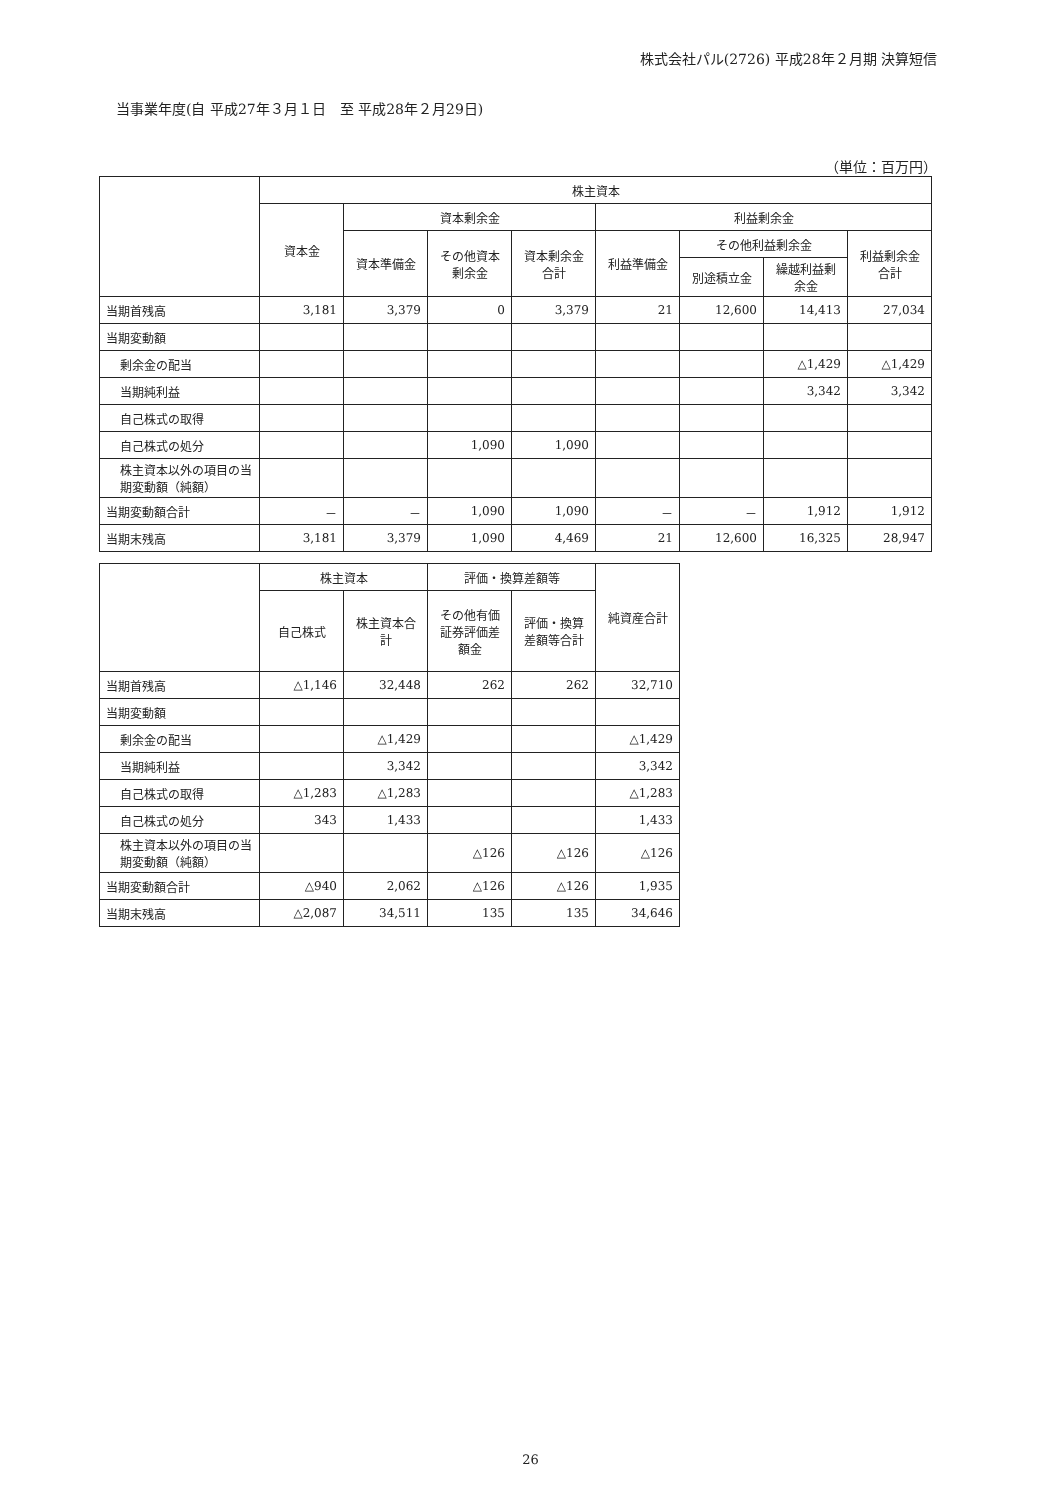株式会社パル(2726) 平成28年２月期 決算短信
当事業年度(自 平成27年３月１日　至 平成28年２月29日)
（単位：百万円）
| | 株主資本 | | | | | | | |
| --- | --- | --- | --- | --- | --- | --- | --- | --- |
| | 資本金 | 資本剰余金 | | | 利益剰余金 | | | |
| | | 資本準備金 | その他資本剰余金 | 資本剰余金合計 | 利益準備金 | その他利益剰余金 | | 利益剰余金合計 |
| | | | | | | 別途積立金 | 繰越利益剰余金 | |
| 当期首残高 | 3,181 | 3,379 | 0 | 3,379 | 21 | 12,600 | 14,413 | 27,034 |
| 当期変動額 | | | | | | | | |
| 剰余金の配当 | | | | | | | △1,429 | △1,429 |
| 当期純利益 | | | | | | | 3,342 | 3,342 |
| 自己株式の取得 | | | | | | | | |
| 自己株式の処分 | | | 1,090 | 1,090 | | | | |
| 株主資本以外の項目の当期変動額（純額） | | | | | | | | |
| 当期変動額合計 | － | － | 1,090 | 1,090 | － | － | 1,912 | 1,912 |
| 当期末残高 | 3,181 | 3,379 | 1,090 | 4,469 | 21 | 12,600 | 16,325 | 28,947 |
| | 株主資本 | | 評価・換算差額等 | | 純資産合計 |
| --- | --- | --- | --- | --- | --- |
| | 自己株式 | 株主資本合計 | その他有価証券評価差額金 | 評価・換算差額等合計 | |
| 当期首残高 | △1,146 | 32,448 | 262 | 262 | 32,710 |
| 当期変動額 | | | | | |
| 剰余金の配当 | | △1,429 | | | △1,429 |
| 当期純利益 | | 3,342 | | | 3,342 |
| 自己株式の取得 | △1,283 | △1,283 | | | △1,283 |
| 自己株式の処分 | 343 | 1,433 | | | 1,433 |
| 株主資本以外の項目の当期変動額（純額） | | | △126 | △126 | △126 |
| 当期変動額合計 | △940 | 2,062 | △126 | △126 | 1,935 |
| 当期末残高 | △2,087 | 34,511 | 135 | 135 | 34,646 |
26